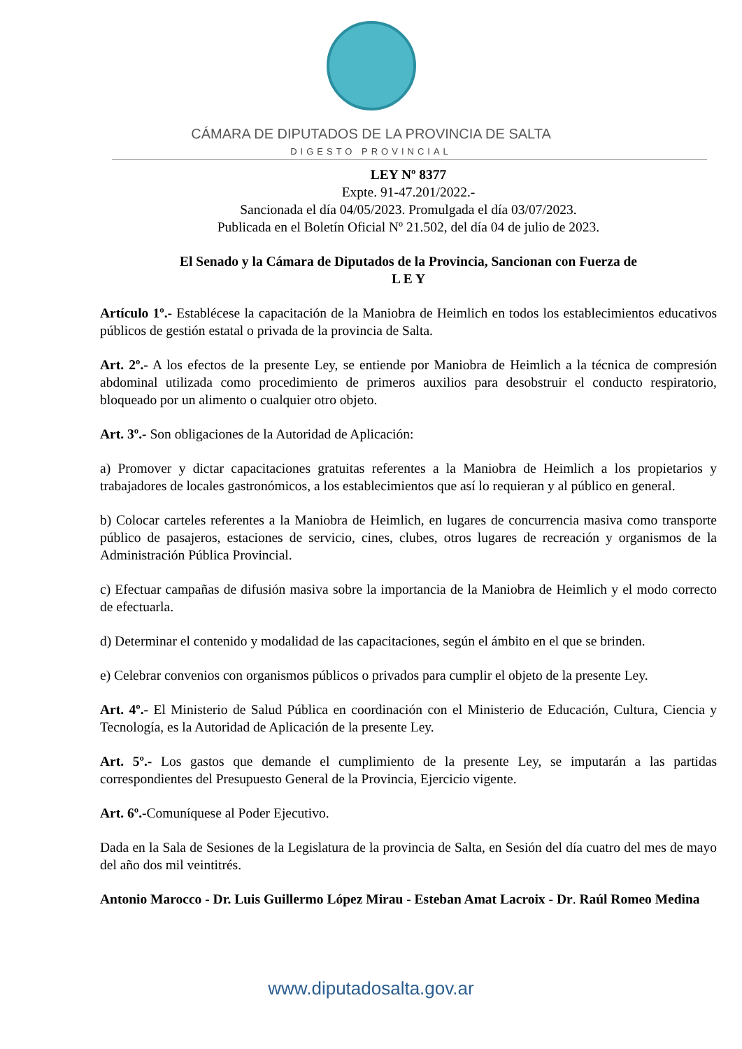CÁMARA DE DIPUTADOS DE LA PROVINCIA DE SALTA
DIGESTO PROVINCIAL
LEY Nº 8377
Expte. 91-47.201/2022.-
Sancionada el día 04/05/2023. Promulgada el día 03/07/2023.
Publicada en el Boletín Oficial Nº 21.502, del día 04 de julio de 2023.
El Senado y la Cámara de Diputados de la Provincia, Sancionan con Fuerza de
L E Y
Artículo 1º.- Establécese la capacitación de la Maniobra de Heimlich en todos los establecimientos educativos públicos de gestión estatal o privada de la provincia de Salta.
Art. 2º.- A los efectos de la presente Ley, se entiende por Maniobra de Heimlich a la técnica de compresión abdominal utilizada como procedimiento de primeros auxilios para desobstruir el conducto respiratorio, bloqueado por un alimento o cualquier otro objeto.
Art. 3º.- Son obligaciones de la Autoridad de Aplicación:
a) Promover y dictar capacitaciones gratuitas referentes a la Maniobra de Heimlich a los propietarios y trabajadores de locales gastronómicos, a los establecimientos que así lo requieran y al público en general.
b) Colocar carteles referentes a la Maniobra de Heimlich, en lugares de concurrencia masiva como transporte público de pasajeros, estaciones de servicio, cines, clubes, otros lugares de recreación y organismos de la Administración Pública Provincial.
c) Efectuar campañas de difusión masiva sobre la importancia de la Maniobra de Heimlich y el modo correcto de efectuarla.
d) Determinar el contenido y modalidad de las capacitaciones, según el ámbito en el que se brinden.
e) Celebrar convenios con organismos públicos o privados para cumplir el objeto de la presente Ley.
Art. 4º.- El Ministerio de Salud Pública en coordinación con el Ministerio de Educación, Cultura, Ciencia y Tecnología, es la Autoridad de Aplicación de la presente Ley.
Art. 5º.- Los gastos que demande el cumplimiento de la presente Ley, se imputarán a las partidas correspondientes del Presupuesto General de la Provincia, Ejercicio vigente.
Art. 6º.-Comuníquese al Poder Ejecutivo.
Dada en la Sala de Sesiones de la Legislatura de la provincia de Salta, en Sesión del día cuatro del mes de mayo del año dos mil veintitrés.
Antonio Marocco - Dr. Luis Guillermo López Mirau - Esteban Amat Lacroix - Dr. Raúl Romeo Medina
www.diputadosalta.gov.ar